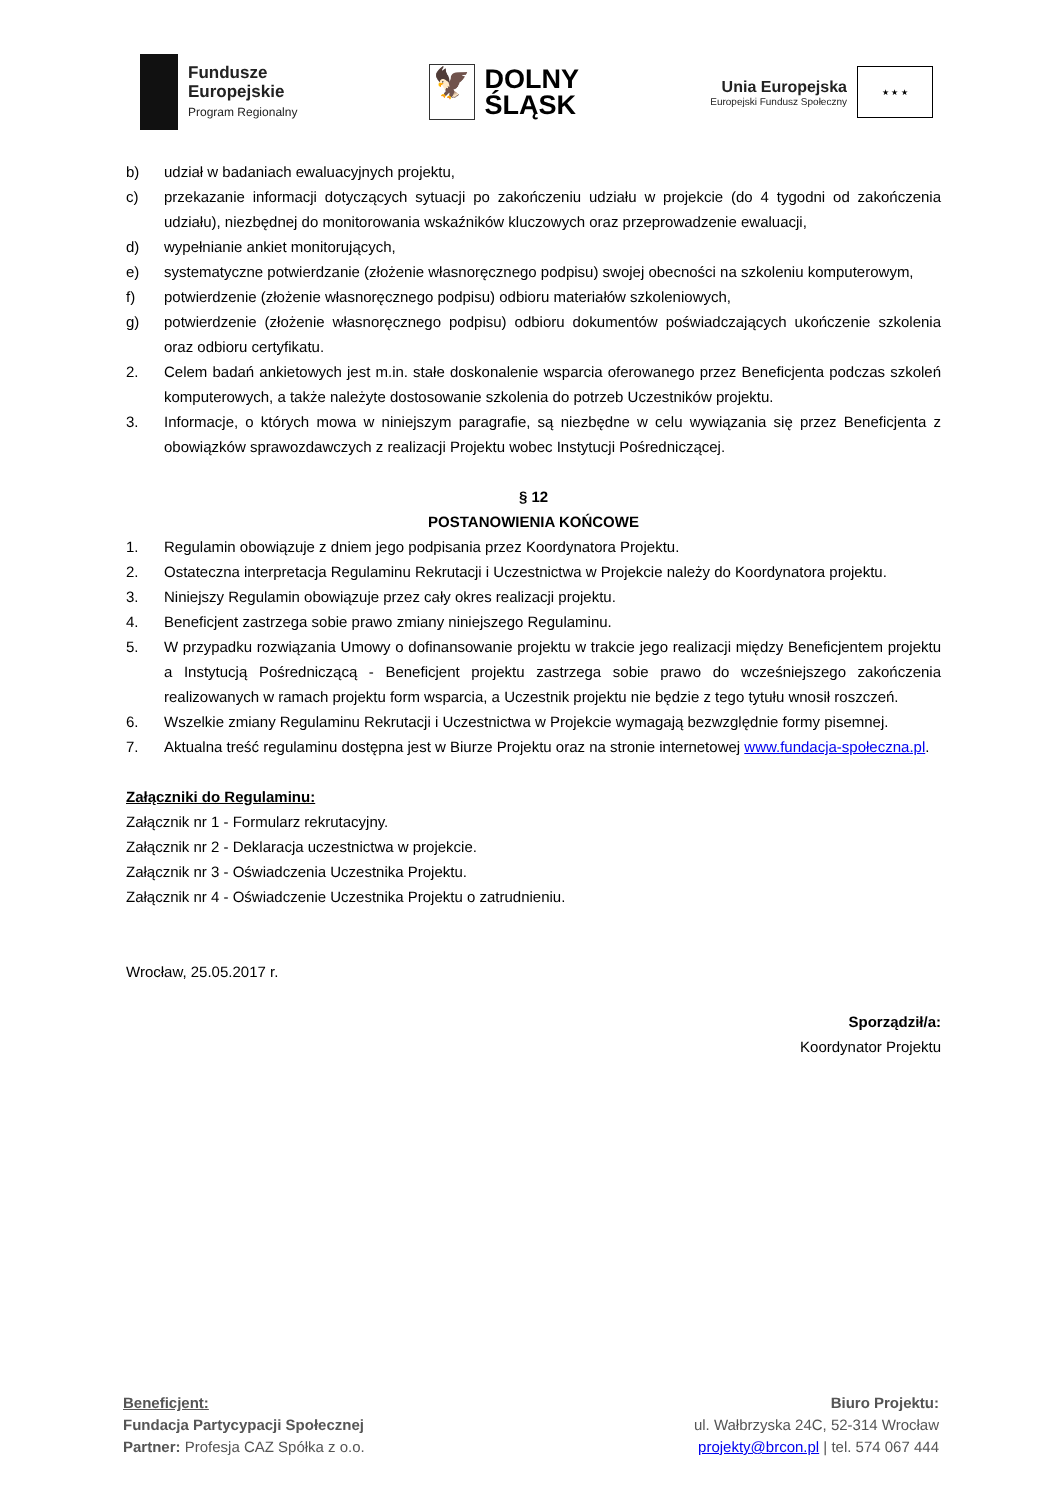Fundusze
Europejskie
Program Regionalny
🦅
DOLNY
ŚLĄSK
Unia Europejska
Europejski Fundusz Społeczny
★ ★ ★
b) udział w badaniach ewaluacyjnych projektu,
c) przekazanie informacji dotyczących sytuacji po zakończeniu udziału w projekcie (do 4 tygodni od zakończenia udziału), niezbędnej do monitorowania wskaźników kluczowych oraz przeprowadzenie ewaluacji,
d) wypełnianie ankiet monitorujących,
e) systematyczne potwierdzanie (złożenie własnoręcznego podpisu) swojej obecności na szkoleniu komputerowym,
f) potwierdzenie (złożenie własnoręcznego podpisu) odbioru materiałów szkoleniowych,
g) potwierdzenie (złożenie własnoręcznego podpisu) odbioru dokumentów poświadczających ukończenie szkolenia oraz odbioru certyfikatu.
2. Celem badań ankietowych jest m.in. stałe doskonalenie wsparcia oferowanego przez Beneficjenta podczas szkoleń komputerowych, a także należyte dostosowanie szkolenia do potrzeb Uczestników projektu.
3. Informacje, o których mowa w niniejszym paragrafie, są niezbędne w celu wywiązania się przez Beneficjenta z obowiązków sprawozdawczych z realizacji Projektu wobec Instytucji Pośredniczącej.
§ 12
POSTANOWIENIA KOŃCOWE
1. Regulamin obowiązuje z dniem jego podpisania przez Koordynatora Projektu.
2. Ostateczna interpretacja Regulaminu Rekrutacji i Uczestnictwa w Projekcie należy do Koordynatora projektu.
3. Niniejszy Regulamin obowiązuje przez cały okres realizacji projektu.
4. Beneficjent zastrzega sobie prawo zmiany niniejszego Regulaminu.
5. W przypadku rozwiązania Umowy o dofinansowanie projektu w trakcie jego realizacji między Beneficjentem projektu a Instytucją Pośredniczącą - Beneficjent projektu zastrzega sobie prawo do wcześniejszego zakończenia realizowanych w ramach projektu form wsparcia, a Uczestnik projektu nie będzie z tego tytułu wnosił roszczeń.
6. Wszelkie zmiany Regulaminu Rekrutacji i Uczestnictwa w Projekcie wymagają bezwzględnie formy pisemnej.
7. Aktualna treść regulaminu dostępna jest w Biurze Projektu oraz na stronie internetowej www.fundacja-społeczna.pl.
Załączniki do Regulaminu:
Załącznik nr 1 - Formularz rekrutacyjny.
Załącznik nr 2 - Deklaracja uczestnictwa w projekcie.
Załącznik nr 3 - Oświadczenia Uczestnika Projektu.
Załącznik nr 4 - Oświadczenie Uczestnika Projektu o zatrudnieniu.
Wrocław, 25.05.2017 r.
Sporządził/a:
Koordynator Projektu
Beneficjent:
Fundacja Partycypacji Społecznej
Partner: Profesja CAZ Spółka z o.o.
Biuro Projektu:
ul. Wałbrzyska 24C, 52-314 Wrocław
projekty@brcon.pl | tel. 574 067 444